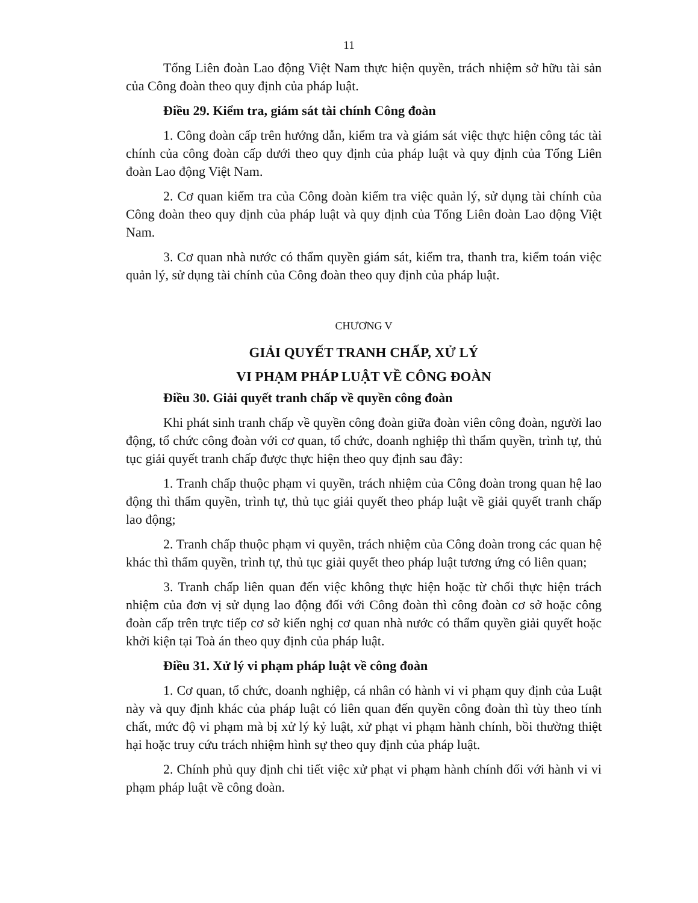11
Tổng Liên đoàn Lao động Việt Nam thực hiện quyền, trách nhiệm sở hữu tài sản của Công đoàn theo quy định của pháp luật.
Điều 29. Kiểm tra, giám sát tài chính Công đoàn
1. Công đoàn cấp trên hướng dẫn, kiểm tra và giám sát việc thực hiện công tác tài chính của công đoàn cấp dưới theo quy định của pháp luật và quy định của Tổng Liên đoàn Lao động Việt Nam.
2. Cơ quan kiểm tra của Công đoàn kiểm tra việc quản lý, sử dụng tài chính của Công đoàn theo quy định của pháp luật và quy định của Tổng Liên đoàn Lao động Việt Nam.
3. Cơ quan nhà nước có thẩm quyền giám sát, kiểm tra, thanh tra, kiểm toán việc quản lý, sử dụng tài chính của Công đoàn theo quy định của pháp luật.
CHƯƠNG V
GIẢI QUYẾT TRANH CHẤP, XỬ LÝ
VI PHẠM PHÁP LUẬT VỀ CÔNG ĐOÀN
Điều 30. Giải quyết tranh chấp về quyền công đoàn
Khi phát sinh tranh chấp về quyền công đoàn giữa đoàn viên công đoàn, người lao động, tổ chức công đoàn với cơ quan, tổ chức, doanh nghiệp thì thẩm quyền, trình tự, thủ tục giải quyết tranh chấp được thực hiện theo quy định sau đây:
1. Tranh chấp thuộc phạm vi quyền, trách nhiệm của Công đoàn trong quan hệ lao động thì thẩm quyền, trình tự, thủ tục giải quyết theo pháp luật về giải quyết tranh chấp lao động;
2. Tranh chấp thuộc phạm vi quyền, trách nhiệm của Công đoàn trong các quan hệ khác thì thẩm quyền, trình tự, thủ tục giải quyết theo pháp luật tương ứng có liên quan;
3. Tranh chấp liên quan đến việc không thực hiện hoặc từ chối thực hiện trách nhiệm của đơn vị sử dụng lao động đối với Công đoàn thì công đoàn cơ sở hoặc công đoàn cấp trên trực tiếp cơ sở kiến nghị cơ quan nhà nước có thẩm quyền giải quyết hoặc khởi kiện tại Toà án theo quy định của pháp luật.
Điều 31. Xử lý vi phạm pháp luật về công đoàn
1. Cơ quan, tổ chức, doanh nghiệp, cá nhân có hành vi vi phạm quy định của Luật này và quy định khác của pháp luật có liên quan đến quyền công đoàn thì tùy theo tính chất, mức độ vi phạm mà bị xử lý kỷ luật, xử phạt vi phạm hành chính, bồi thường thiệt hại hoặc truy cứu trách nhiệm hình sự theo quy định của pháp luật.
2. Chính phủ quy định chi tiết việc xử phạt vi phạm hành chính đối với hành vi vi phạm pháp luật về công đoàn.